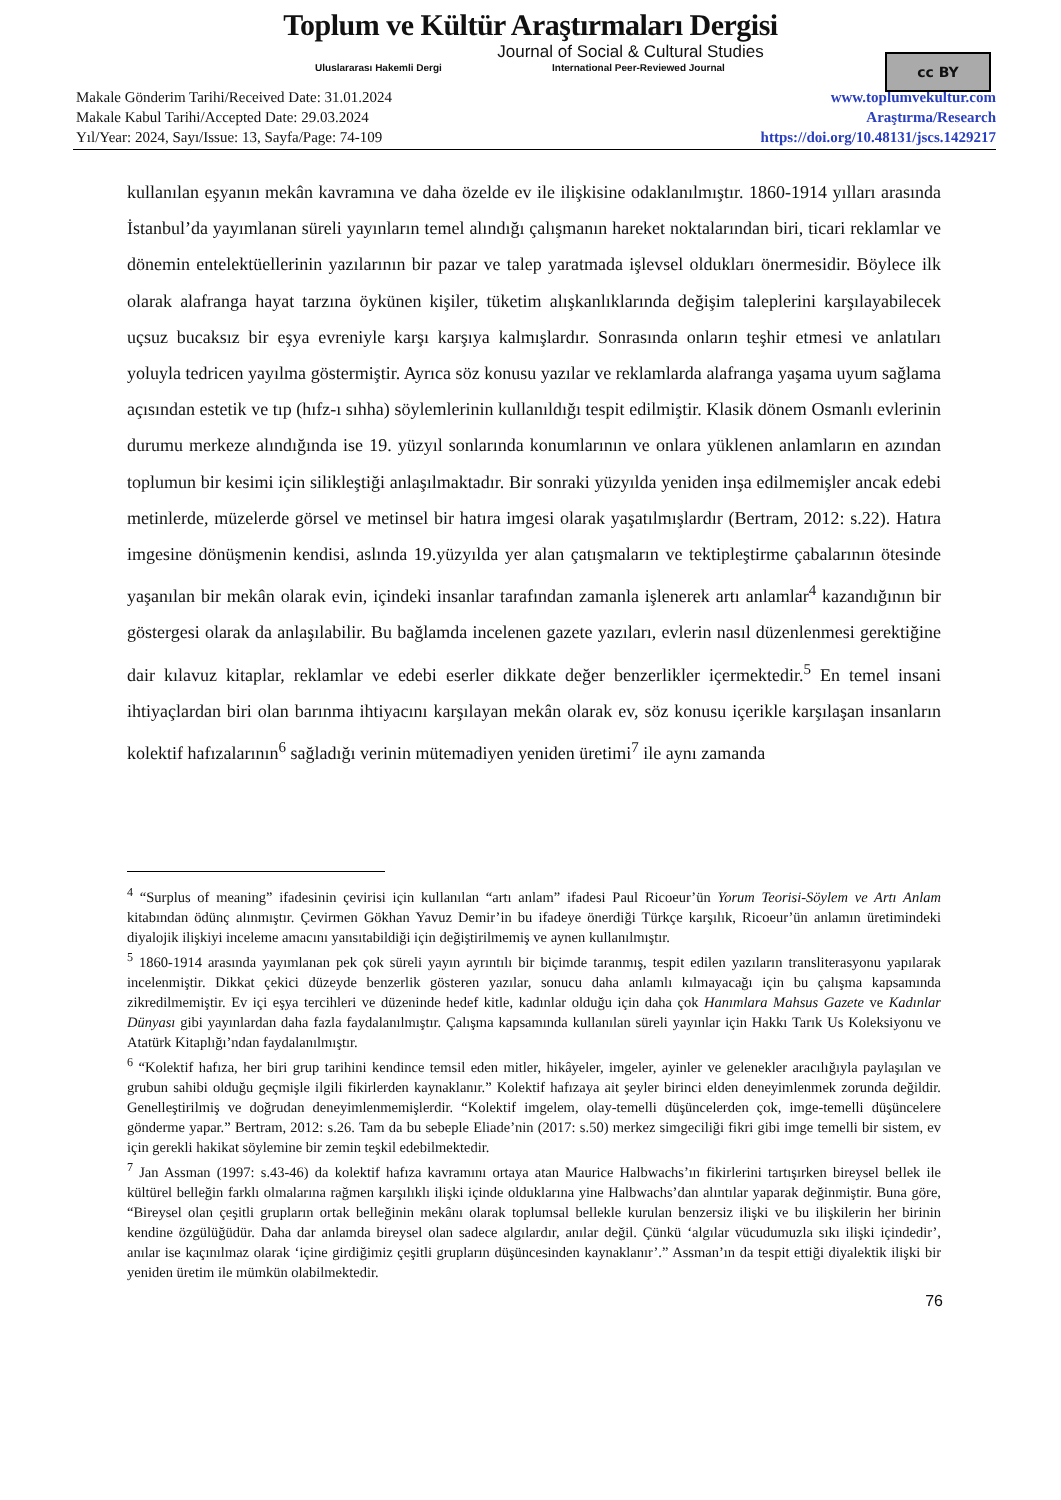Toplum ve Kültür Araştırmaları Dergisi
Journal of Social & Cultural Studies
Uluslararası Hakemli Dergi International Peer-Reviewed Journal
cc BY
Makale Gönderim Tarihi/Received Date: 31.01.2024
Makale Kabul Tarihi/Accepted Date: 29.03.2024
Yıl/Year: 2024, Sayı/Issue: 13, Sayfa/Page: 74-109
www.toplumvekultur.com
Araştırma/Research
https://doi.org/10.48131/jscs.1429217
kullanılan eşyanın mekân kavramına ve daha özelde ev ile ilişkisine odaklanılmıştır. 1860-1914 yılları arasında İstanbul’da yayımlanan süreli yayınların temel alındığı çalışmanın hareket noktalarından biri, ticari reklamlar ve dönemin entelektüellerinin yazılarının bir pazar ve talep yaratmada işlevsel oldukları önermesidir. Böylece ilk olarak alafranga hayat tarzına öykünen kişiler, tüketim alışkanlıklarında değişim taleplerini karşılayabilecek uçsuz bucaksız bir eşya evreniyle karşı karşıya kalmışlardır. Sonrasında onların teşhir etmesi ve anlatıları yoluyla tedricen yayılma göstermiştir. Ayrıca söz konusu yazılar ve reklamlarda alafranga yaşama uyum sağlama açısından estetik ve tıp (hıfz-ı sıhha) söylemlerinin kullanıldığı tespit edilmiştir. Klasik dönem Osmanlı evlerinin durumu merkeze alındığında ise 19. yüzyıl sonlarında konumlarının ve onlara yüklenen anlamların en azından toplumun bir kesimi için silikleştiği anlaşılmaktadır. Bir sonraki yüzyılda yeniden inşa edilmemişler ancak edebi metinlerde, müzelerde görsel ve metinsel bir hatıra imgesi olarak yaşatılmışlardır (Bertram, 2012: s.22). Hatıra imgesine dönüşmenin kendisi, aslında 19.yüzyılda yer alan çatışmaların ve tektipleştirme çabalarının ötesinde yaşanılan bir mekân olarak evin, içindeki insanlar tarafından zamanla işlenerek artı anlamlar<sup>4</sup> kazandığının bir göstergesi olarak da anlaşılabilir. Bu bağlamda incelenen gazete yazıları, evlerin nasıl düzenlenmesi gerektiğine dair kılavuz kitaplar, reklamlar ve edebi eserler dikkate değer benzerlikler içermektedir.<sup>5</sup> En temel insani ihtiyaçlardan biri olan barınma ihtiyacını karşılayan mekân olarak ev, söz konusu içerikle karşılaşan insanların kolektif hafızalarının<sup>6</sup> sağladığı verinin mütemadiyen yeniden üretimi<sup>7</sup> ile aynı zamanda
<sup>4</sup> “Surplus of meaning” ifadesinin çevirisi için kullanılan “artı anlam” ifadesi Paul Ricoeur’ün Yorum Teorisi-Söylem ve Artı Anlam kitabından ödünç alınmıştır. Çevirmen Gökhan Yavuz Demir’in bu ifadeye önerdiği Türkçe karşılık, Ricoeur’ün anlamın üretimindeki diyalojik ilişkiyi inceleme amacını yansıtabildiği için değiştirilmemiş ve aynen kullanılmıştır.
<sup>5</sup> 1860-1914 arasında yayımlanan pek çok süreli yayın ayrıntılı bir biçimde taranmış, tespit edilen yazıların transliterasyonu yapılarak incelenmiştir. Dikkat çekici düzeyde benzerlik gösteren yazılar, sonucu daha anlamlı kılmayacağı için bu çalışma kapsamında zikredilmemiştir. Ev içi eşya tercihleri ve düzeninde hedef kitle, kadınlar olduğu için daha çok Hanımlara Mahsus Gazete ve Kadınlar Dünyası gibi yayınlardan daha fazla faydalanılmıştır. Çalışma kapsamında kullanılan süreli yayınlar için Hakkı Tarık Us Koleksiyonu ve Atatürk Kitaplığı’ndan faydalanılmıştır.
<sup>6</sup> “Kolektif hafıza, her biri grup tarihini kendince temsil eden mitler, hikâyeler, imgeler, ayinler ve gelenekler aracılığıyla paylaşılan ve grubun sahibi olduğu geçmişle ilgili fikirlerden kaynaklanır.” Kolektif hafızaya ait şeyler birinci elden deneyimlenmek zorunda değildir. Genelleştirilmiş ve doğrudan deneyimlenmemişlerdir. “Kolektif imgelem, olay-temelli düşüncelerden çok, imge-temelli düşüncelere gönderme yapar.” Bertram, 2012: s.26. Tam da bu sebeple Eliade’nin (2017: s.50) merkez simgeciliği fikri gibi imge temelli bir sistem, ev için gerekli hakikat söylemine bir zemin teşkil edebilmektedir.
<sup>7</sup> Jan Assman (1997: s.43-46) da kolektif hafıza kavramını ortaya atan Maurice Halbwachs’ın fikirlerini tartışırken bireysel bellek ile kültürel belleğin farklı olmalarına rağmen karşılıklı ilişki içinde olduklarına yine Halbwachs’dan alıntılar yaparak değinmiştir. Buna göre, “Bireysel olan çeşitli grupların ortak belleğinin mekânı olarak toplumsal bellekle kurulan benzersiz ilişki ve bu ilişkilerin her birinin kendine özgülüğüdür. Daha dar anlamda bireysel olan sadece algılardır, anılar değil. Çünkü ‘algılar vücudumuzla sıkı ilişki içindedir’, anılar ise kaçınılmaz olarak ‘içine girdiğimiz çeşitli grupların düşüncesinden kaynaklanır’.” Assman’ın da tespit ettiği diyalektik ilişki bir yeniden üretim ile mümkün olabilmektedir.
76